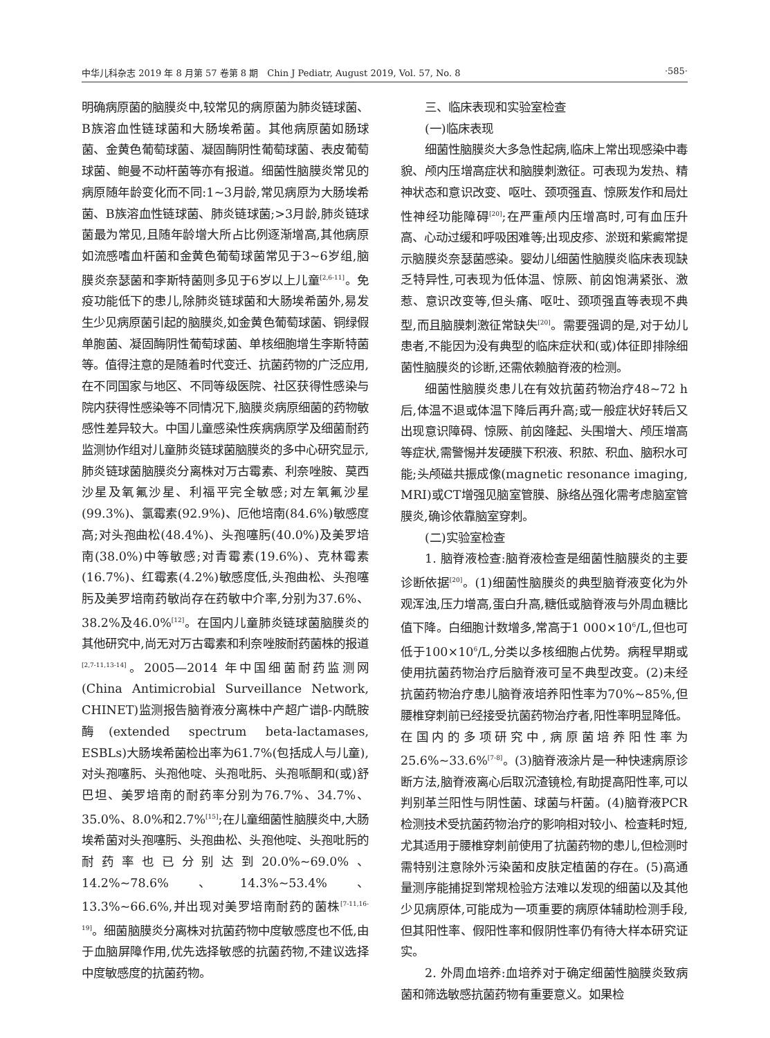中华儿科杂志 2019 年 8 月第 57 卷第 8 期　Chin J Pediatr, August 2019, Vol. 57, No. 8 ·585·
明确病原菌的脑膜炎中,较常见的病原菌为肺炎链球菌、B族溶血性链球菌和大肠埃希菌。其他病原菌如肠球菌、金黄色葡萄球菌、凝固酶阴性葡萄球菌、表皮葡萄球菌、鲍曼不动杆菌等亦有报道。细菌性脑膜炎常见的病原随年龄变化而不同:1~3月龄,常见病原为大肠埃希菌、B族溶血性链球菌、肺炎链球菌;>3月龄,肺炎链球菌最为常见,且随年龄增大所占比例逐渐增高,其他病原如流感嗜血杆菌和金黄色葡萄球菌常见于3~6岁组,脑膜炎奈瑟菌和李斯特菌则多见于6岁以上儿童<sup>[2,6-11]</sup>。免疫功能低下的患儿,除肺炎链球菌和大肠埃希菌外,易发生少见病原菌引起的脑膜炎,如金黄色葡萄球菌、铜绿假单胞菌、凝固酶阴性葡萄球菌、单核细胞增生李斯特菌等。值得注意的是随着时代变迁、抗菌药物的广泛应用,在不同国家与地区、不同等级医院、社区获得性感染与院内获得性感染等不同情况下,脑膜炎病原细菌的药物敏感性差异较大。中国儿童感染性疾病病原学及细菌耐药监测协作组对儿童肺炎链球菌脑膜炎的多中心研究显示,肺炎链球菌脑膜炎分离株对万古霉素、利奈唑胺、莫西沙星及氧氟沙星、利福平完全敏感;对左氧氟沙星(99.3%)、氯霉素(92.9%)、厄他培南(84.6%)敏感度高;对头孢曲松(48.4%)、头孢噻肟(40.0%)及美罗培南(38.0%)中等敏感;对青霉素(19.6%)、克林霉素(16.7%)、红霉素(4.2%)敏感度低,头孢曲松、头孢噻肟及美罗培南药敏尚存在药敏中介率,分别为37.6%、38.2%及46.0%<sup>[12]</sup>。在国内儿童肺炎链球菌脑膜炎的其他研究中,尚无对万古霉素和利奈唑胺耐药菌株的报道<sup>[2,7-11,13-14]</sup>。2005—2014 年中国细菌耐药监测网(China Antimicrobial Surveillance Network, CHINET)监测报告脑脊液分离株中产超广谱β-内酰胺酶(extended spectrum beta-lactamases, ESBLs)大肠埃希菌检出率为61.7%(包括成人与儿童),对头孢噻肟、头孢他啶、头孢吡肟、头孢哌酮和(或)舒巴坦、美罗培南的耐药率分别为76.7%、34.7%、35.0%、8.0%和2.7%<sup>[15]</sup>;在儿童细菌性脑膜炎中,大肠埃希菌对头孢噻肟、头孢曲松、头孢他啶、头孢吡肟的耐药率也已分别达到20.0%~69.0%、14.2%~78.6%、14.3%~53.4%、13.3%~66.6%,并出现对美罗培南耐药的菌株<sup>[7-11,16-19]</sup>。细菌脑膜炎分离株对抗菌药物中度敏感度也不低,由于血脑屏障作用,优先选择敏感的抗菌药物,不建议选择中度敏感度的抗菌药物。
三、临床表现和实验室检查
(一)临床表现
细菌性脑膜炎大多急性起病,临床上常出现感染中毒貌、颅内压增高症状和脑膜刺激征。可表现为发热、精神状态和意识改变、呕吐、颈项强直、惊厥发作和局灶性神经功能障碍<sup>[20]</sup>;在严重颅内压增高时,可有血压升高、心动过缓和呼吸困难等;出现皮疹、淤斑和紫癜常提示脑膜炎奈瑟菌感染。婴幼儿细菌性脑膜炎临床表现缺乏特异性,可表现为低体温、惊厥、前囟饱满紧张、激惹、意识改变等,但头痛、呕吐、颈项强直等表现不典型,而且脑膜刺激征常缺失<sup>[20]</sup>。需要强调的是,对于幼儿患者,不能因为没有典型的临床症状和(或)体征即排除细菌性脑膜炎的诊断,还需依赖脑脊液的检测。
细菌性脑膜炎患儿在有效抗菌药物治疗48~72 h后,体温不退或体温下降后再升高;或一般症状好转后又出现意识障碍、惊厥、前囟隆起、头围增大、颅压增高等症状,需警惕并发硬膜下积液、积脓、积血、脑积水可能;头颅磁共振成像(magnetic resonance imaging, MRI)或CT增强见脑室管膜、脉络丛强化需考虑脑室管膜炎,确诊依靠脑室穿刺。
(二)实验室检查
1. 脑脊液检查:脑脊液检查是细菌性脑膜炎的主要诊断依据<sup>[20]</sup>。(1)细菌性脑膜炎的典型脑脊液变化为外观浑浊,压力增高,蛋白升高,糖低或脑脊液与外周血糖比值下降。白细胞计数增多,常高于1 000×10<sup>6</sup>/L,但也可低于100×10<sup>6</sup>/L,分类以多核细胞占优势。病程早期或使用抗菌药物治疗后脑脊液可呈不典型改变。(2)未经抗菌药物治疗患儿脑脊液培养阳性率为70%~85%,但腰椎穿刺前已经接受抗菌药物治疗者,阳性率明显降低。在国内的多项研究中,病原菌培养阳性率为25.6%~33.6%<sup>[7-8]</sup>。(3)脑脊液涂片是一种快速病原诊断方法,脑脊液离心后取沉渣镜检,有助提高阳性率,可以判别革兰阳性与阴性菌、球菌与杆菌。(4)脑脊液PCR检测技术受抗菌药物治疗的影响相对较小、检查耗时短,尤其适用于腰椎穿刺前使用了抗菌药物的患儿,但检测时需特别注意除外污染菌和皮肤定植菌的存在。(5)高通量测序能捕捉到常规检验方法难以发现的细菌以及其他少见病原体,可能成为一项重要的病原体辅助检测手段,但其阳性率、假阳性率和假阴性率仍有待大样本研究证实。
2. 外周血培养:血培养对于确定细菌性脑膜炎致病菌和筛选敏感抗菌药物有重要意义。如果检